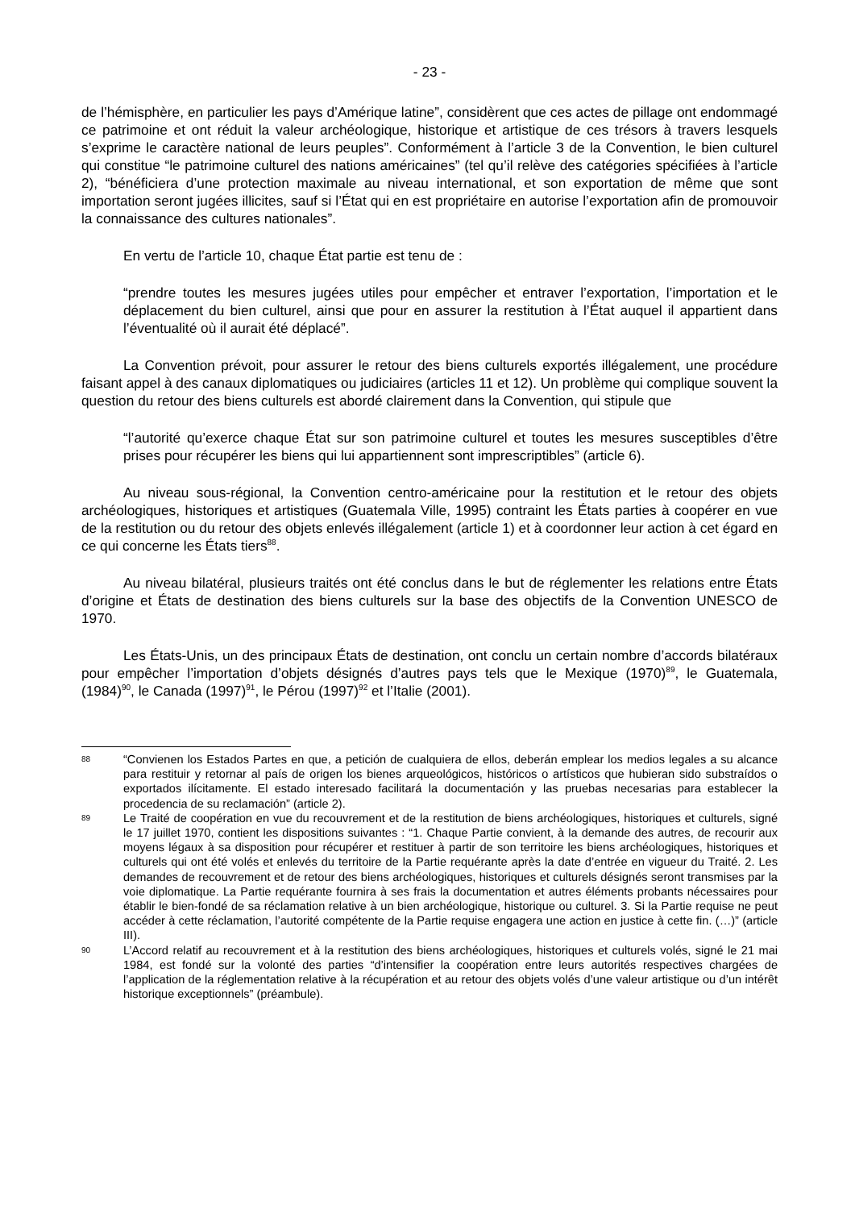- 23 -
de l’hémisphère, en particulier les pays d’Amérique latine”, considèrent que ces actes de pillage ont endommagé ce patrimoine et ont réduit la valeur archéologique, historique et artistique de ces trésors à travers lesquels s’exprime le caractère national de leurs peuples”. Conformément à l’article 3 de la Convention, le bien culturel qui constitue “le patrimoine culturel des nations américaines” (tel qu’il relève des catégories spécifiées à l’article 2), “bénéficiera d’une protection maximale au niveau international, et son exportation de même que sont importation seront jugées illicites, sauf si l’État qui en est propriétaire en autorise l’exportation afin de promouvoir la connaissance des cultures nationales”.
En vertu de l’article 10, chaque État partie est tenu de :
“prendre toutes les mesures jugées utiles pour empêcher et entraver l’exportation, l’importation et le déplacement du bien culturel, ainsi que pour en assurer la restitution à l’État auquel il appartient dans l’éventualité où il aurait été déplacé”.
La Convention prévoit, pour assurer le retour des biens culturels exportés illégalement, une procédure faisant appel à des canaux diplomatiques ou judiciaires (articles 11 et 12). Un problème qui complique souvent la question du retour des biens culturels est abordé clairement dans la Convention, qui stipule que
“l’autorité qu’exerce chaque État sur son patrimoine culturel et toutes les mesures susceptibles d’être prises pour récupérer les biens qui lui appartiennent sont imprescriptibles” (article 6).
Au niveau sous-régional, la Convention centro-américaine pour la restitution et le retour des objets archéologiques, historiques et artistiques (Guatemala Ville, 1995) contraint les États parties à coopérer en vue de la restitution ou du retour des objets enlevés illégalement (article 1) et à coordonner leur action à cet égard en ce qui concerne les États tiers<sup>88</sup>.
Au niveau bilatéral, plusieurs traités ont été conclus dans le but de réglementer les relations entre États d’origine et États de destination des biens culturels sur la base des objectifs de la Convention UNESCO de 1970.
Les États-Unis, un des principaux États de destination, ont conclu un certain nombre d’accords bilatéraux pour empêcher l’importation d’objets désignés d’autres pays tels que le Mexique (1970)<sup>89</sup>, le Guatemala, (1984)<sup>90</sup>, le Canada (1997)<sup>91</sup>, le Pérou (1997)<sup>92</sup> et l’Italie (2001).
88 “Convienen los Estados Partes en que, a petición de cualquiera de ellos, deberán emplear los medios legales a su alcance para restituir y retornar al país de origen los bienes arqueológicos, históricos o artísticos que hubieran sido substraídos o exportados ilícitamente. El estado interesado facilitará la documentación y las pruebas necesarias para establecer la procedencia de su reclamación” (article 2).
89 Le Traité de coopération en vue du recouvrement et de la restitution de biens archéologiques, historiques et culturels, signé le 17 juillet 1970, contient les dispositions suivantes : “1. Chaque Partie convient, à la demande des autres, de recourir aux moyens légaux à sa disposition pour récupérer et restituer à partir de son territoire les biens archéologiques, historiques et culturels qui ont été volés et enlevés du territoire de la Partie requérante après la date d’entrée en vigueur du Traité. 2. Les demandes de recouvrement et de retour des biens archéologiques, historiques et culturels désignés seront transmises par la voie diplomatique. La Partie requérante fournira à ses frais la documentation et autres éléments probants nécessaires pour établir le bien-fondé de sa réclamation relative à un bien archéologique, historique ou culturel. 3. Si la Partie requise ne peut accéder à cette réclamation, l’autorité compétente de la Partie requise engagera une action en justice à cette fin. (…)” (article III).
90 L’Accord relatif au recouvrement et à la restitution des biens archéologiques, historiques et culturels volés, signé le 21 mai 1984, est fondé sur la volonté des parties “d’intensifier la coopération entre leurs autorités respectives chargées de l’application de la réglementation relative à la récupération et au retour des objets volés d’une valeur artistique ou d’un intérêt historique exceptionnels” (préambule).